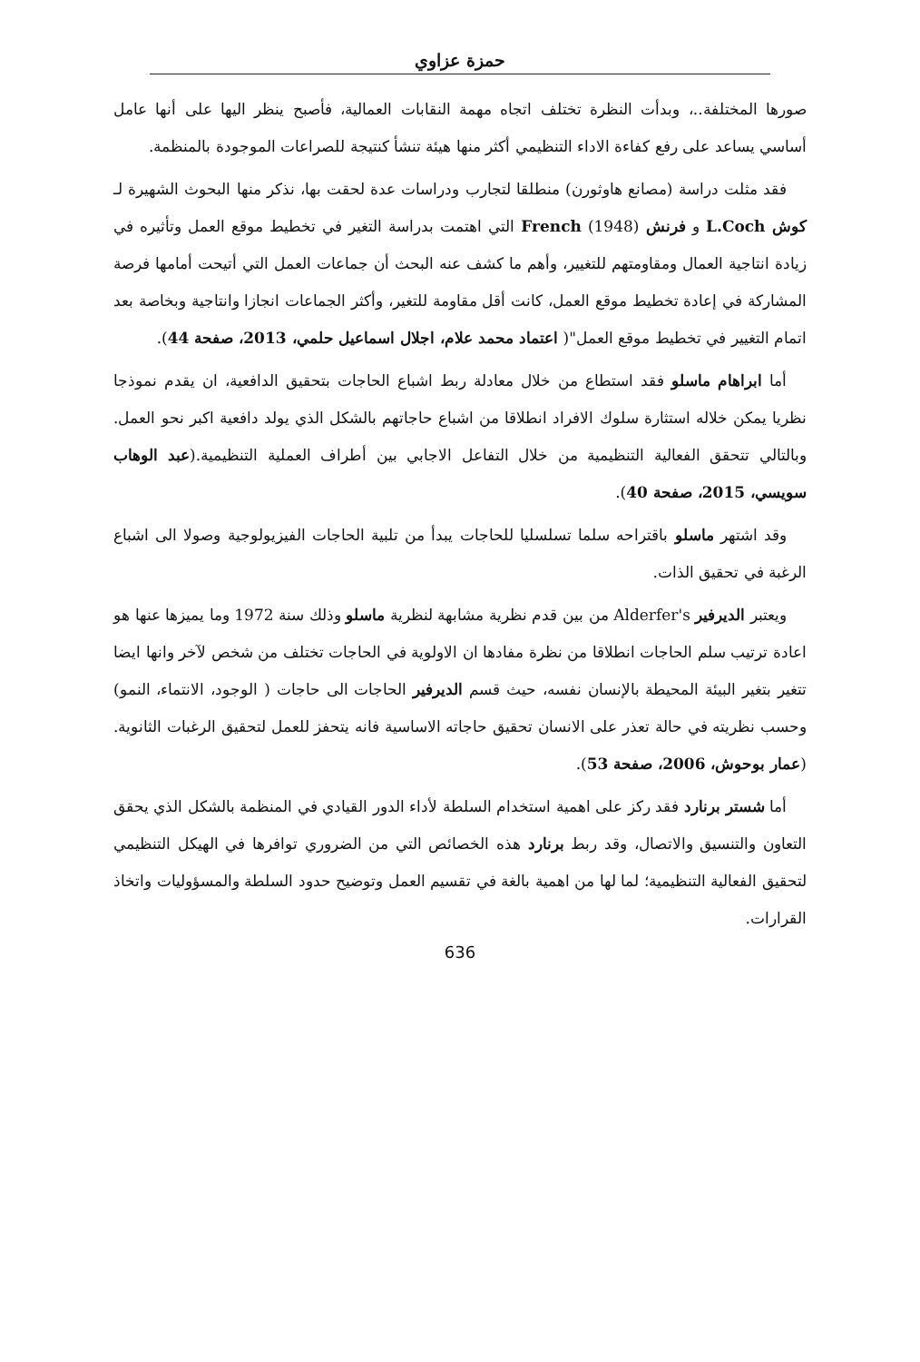حمزة عزاوي
صورها المختلفة..، وبدأت النظرة تختلف اتجاه مهمة النقابات العمالية، فأصبح ينظر اليها على أنها عامل أساسي يساعد على رفع كفاءة الاداء التنظيمي أكثر منها هيئة تنشأ كنتيجة للصراعات الموجودة بالمنظمة.
فقد مثلت دراسة (مصانع هاوثورن) منطلقا لتجارب ودراسات عدة لحقت بها، نذكر منها البحوث الشهيرة لـ كوش L.Coch و فرنش French (1948) التي اهتمت بدراسة التغير في تخطيط موقع العمل وتأثيره في زيادة انتاجية العمال ومقاومتهم للتغيير، وأهم ما كشف عنه البحث أن جماعات العمل التي أتيحت أمامها فرصة المشاركة في إعادة تخطيط موقع العمل، كانت أقل مقاومة للتغير، وأكثر الجماعات انجازا وانتاجية وبخاصة بعد اتمام التغيير في تخطيط موقع العمل"( اعتماد محمد علام، اجلال اسماعيل حلمي، 2013، صفحة 44).
أما ابراهام ماسلو فقد استطاع من خلال معادلة ربط اشباع الحاجات بتحقيق الدافعية، ان يقدم نموذجا نظريا يمكن خلاله استثارة سلوك الافراد انطلاقا من اشباع حاجاتهم بالشكل الذي يولد دافعية اكبر نحو العمل. وبالتالي تتحقق الفعالية التنظيمية من خلال التفاعل الاجابي بين أطراف العملية التنظيمية.(عبد الوهاب سويسي، 2015، صفحة 40).
وقد اشتهر ماسلو باقتراحه سلما تسلسليا للحاجات يبدأ من تلبية الحاجات الفيزيولوجية وصولا الى اشباع الرغبة في تحقيق الذات.
ويعتبر الديرفير Alderfer's من بين قدم نظرية مشابهة لنظرية ماسلو وذلك سنة 1972 وما يميزها عنها هو اعادة ترتيب سلم الحاجات انطلاقا من نظرة مفادها ان الاولوية في الحاجات تختلف من شخص لآخر وانها ايضا تتغير بتغير البيئة المحيطة بالإنسان نفسه، حيث قسم الديرفير الحاجات الى حاجات ( الوجود، الانتماء، النمو) وحسب نظريته في حالة تعذر على الانسان تحقيق حاجاته الاساسية فانه يتحفز للعمل لتحقيق الرغبات الثانوية.(عمار بوحوش، 2006، صفحة 53).
أما شستر برنارد فقد ركز على اهمية استخدام السلطة لأداء الدور القيادي في المنظمة بالشكل الذي يحقق التعاون والتنسيق والاتصال، وقد ربط برنارد هذه الخصائص التي من الضروري توافرها في الهيكل التنظيمي لتحقيق الفعالية التنظيمية؛ لما لها من اهمية بالغة في تقسيم العمل وتوضيح حدود السلطة والمسؤوليات واتخاذ القرارات.
636